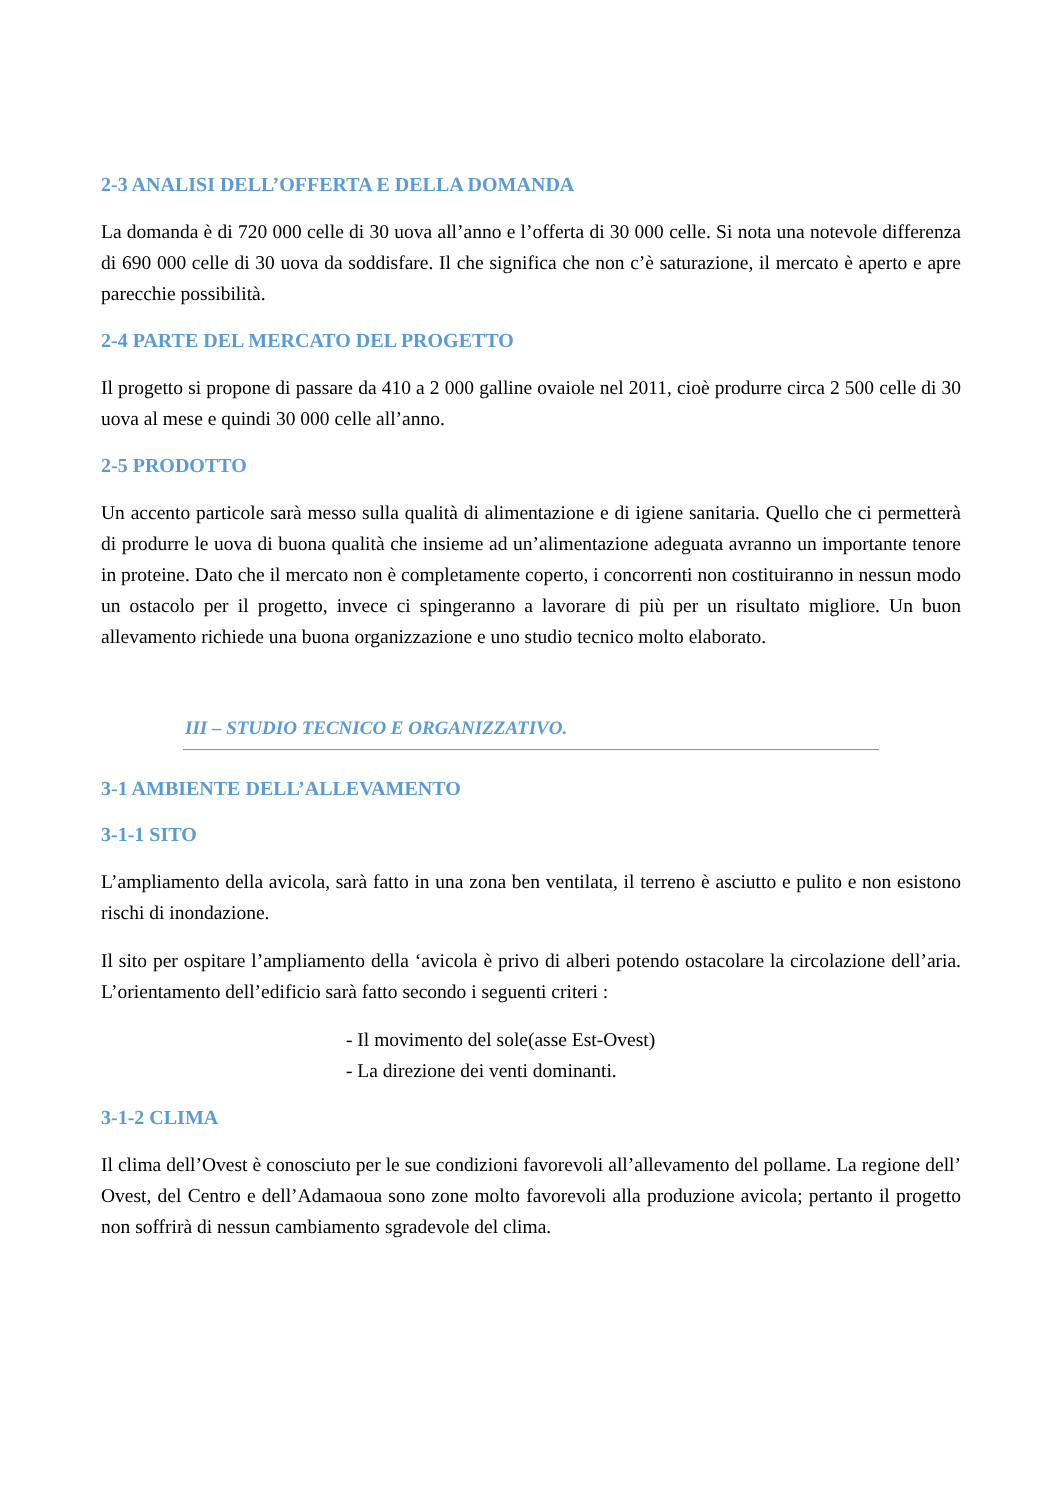2-3 ANALISI DELL’OFFERTA E DELLA DOMANDA
La domanda è di 720 000 celle di 30 uova all’anno e l’offerta di 30 000 celle. Si nota una notevole differenza di 690 000 celle di 30 uova da soddisfare. Il che significa che non c’è saturazione, il mercato è aperto e apre parecchie possibilità.
2-4 PARTE DEL MERCATO DEL PROGETTO
Il progetto si propone di passare da 410 a 2 000 galline ovaiole nel 2011, cioè produrre circa 2 500 celle di 30 uova al mese e quindi 30 000 celle all’anno.
2-5 PRODOTTO
Un accento particole sarà messo sulla qualità di alimentazione e di igiene sanitaria. Quello che ci permetterà di produrre le uova di buona qualità che insieme ad un’alimentazione adeguata avranno un importante tenore in proteine. Dato che il mercato non è completamente coperto, i concorrenti non costituiranno in nessun modo un ostacolo per il progetto, invece ci spingeranno a lavorare di più per un risultato migliore. Un buon allevamento richiede una buona organizzazione e uno studio tecnico molto elaborato.
III – STUDIO TECNICO E ORGANIZZATIVO.
3-1 AMBIENTE DELL’ALLEVAMENTO
3-1-1 SITO
L’ampliamento della avicola, sarà fatto in una zona ben ventilata, il terreno è asciutto e pulito e non esistono rischi di inondazione.
Il sito per ospitare l’ampliamento della ‘avicola è privo di alberi potendo ostacolare la circolazione dell’aria. L’orientamento dell’edificio sarà fatto secondo i seguenti criteri :
- Il movimento del sole(asse Est-Ovest)
- La direzione dei venti dominanti.
3-1-2 CLIMA
Il clima dell’Ovest è conosciuto per le sue condizioni favorevoli all’allevamento del pollame. La regione dell’ Ovest, del Centro e dell’Adamaoua sono zone molto favorevoli alla produzione avicola; pertanto il progetto non soffrirà di nessun cambiamento sgradevole del clima.